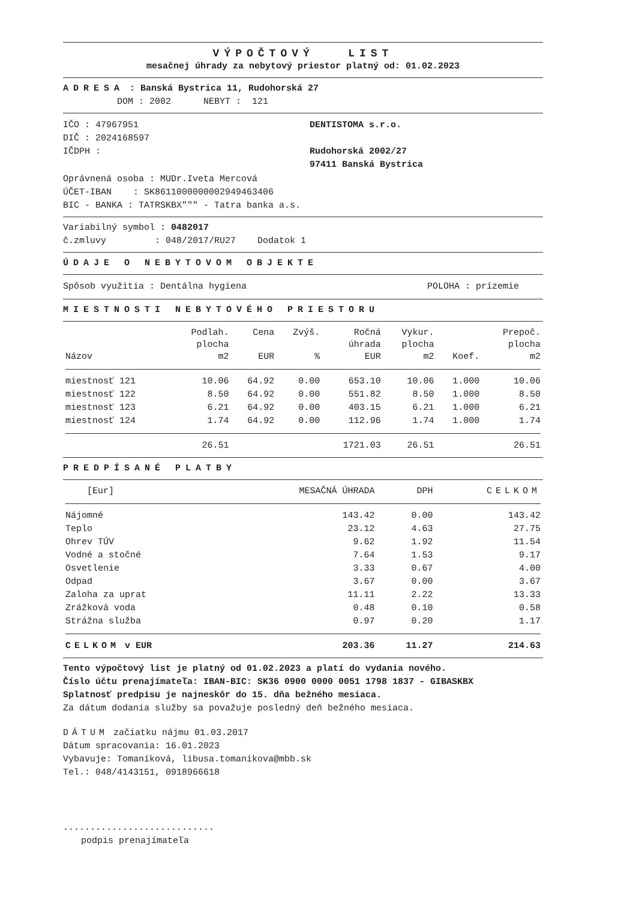VÝPOČTOVÝ LIST
mesačnej úhrady za nebytový priestor platný od: 01.02.2023
ADRESA : Banská Bystrica 11, Rudohorská 27
DOM : 2002 NEBYT : 121
IČO : 47967951
DIČ : 2024168597
IČDPH :
DENTISTOMA s.r.o.
Rudohorská 2002/27
97411 Banská Bystrica
Oprávnená osoba : MUDr.Iveta Mercová
ÚČET-IBAN : SK8611000000002949463406
BIC - BANKA : TATRSKBX""" - Tatra banka a.s.
Variabilný symbol : 0482017
č.zmluvy : 048/2017/RU27 Dodatok 1
ÚDAJE O NEBYTOVOM OBJEKTE
Spôsob využitia : Dentálna hygiena
POLOHA : prízemie
MIESTNOSTI NEBYTOVÉHO PRIESTORU
| Názov | Podlah. plocha m2 | Cena EUR | Zvýš. % | Ročná úhrada EUR | Vykur. plocha m2 | Koef. | Prepoč. plocha m2 |
| --- | --- | --- | --- | --- | --- | --- | --- |
| miestnosť 121 | 10.06 | 64.92 | 0.00 | 653.10 | 10.06 | 1.000 | 10.06 |
| miestnosť 122 | 8.50 | 64.92 | 0.00 | 551.82 | 8.50 | 1.000 | 8.50 |
| miestnosť 123 | 6.21 | 64.92 | 0.00 | 403.15 | 6.21 | 1.000 | 6.21 |
| miestnosť 124 | 1.74 | 64.92 | 0.00 | 112.96 | 1.74 | 1.000 | 1.74 |
| | 26.51 | | | 1721.03 | 26.51 | | 26.51 |
PREDPÍSANÉ PLATBY
| [Eur] | MESAČNÁ ÚHRADA | DPH | CELKOM |
| --- | --- | --- | --- |
| Nájomné | 143.42 | 0.00 | 143.42 |
| Teplo | 23.12 | 4.63 | 27.75 |
| Ohrev TÚV | 9.62 | 1.92 | 11.54 |
| Vodné a stočné | 7.64 | 1.53 | 9.17 |
| Osvetlenie | 3.33 | 0.67 | 4.00 |
| Odpad | 3.67 | 0.00 | 3.67 |
| Zaloha za uprat | 11.11 | 2.22 | 13.33 |
| Zrážková voda | 0.48 | 0.10 | 0.58 |
| Strážna služba | 0.97 | 0.20 | 1.17 |
| CELKOM v EUR | 203.36 | 11.27 | 214.63 |
Tento výpočtový list je platný od 01.02.2023 a platí do vydania nového.
Číslo účtu prenajímateľa: IBAN-BIC: SK36 0900 0000 0051 1798 1837 - GIBASKBX
Splatnosť predpisu je najneskôr do 15. dňa bežného mesiaca.
Za dátum dodania služby sa považuje posledný deň bežného mesiaca.
DÁTUM začiatku nájmu 01.03.2017
Dátum spracovania: 16.01.2023
Vybavuje: Tomaníková, libusa.tomanikova@mbb.sk
Tel.: 048/4143151, 0918966618
............................
podpis prenajímateľa